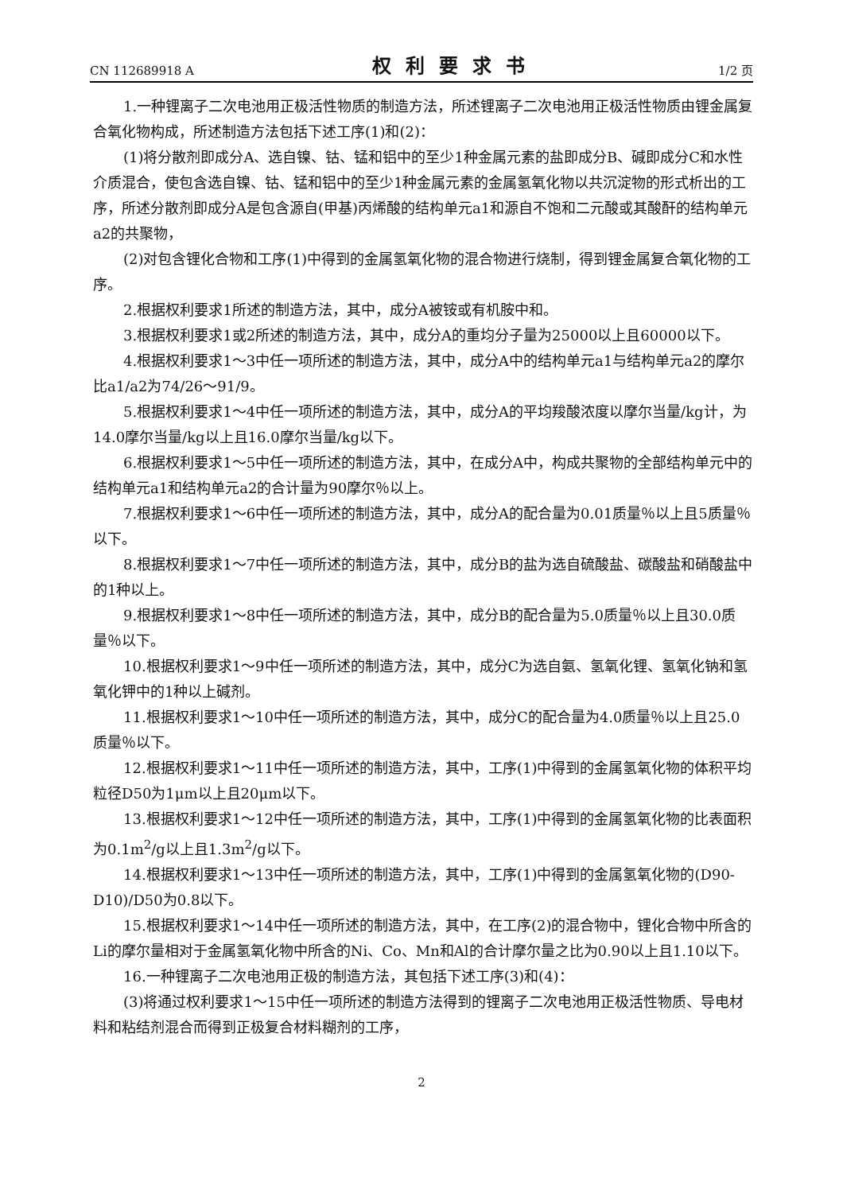CN 112689918 A 权利要求书 1/2 页
1.一种锂离子二次电池用正极活性物质的制造方法，所述锂离子二次电池用正极活性物质由锂金属复合氧化物构成，所述制造方法包括下述工序(1)和(2)：
(1)将分散剂即成分A、选自镍、钴、锰和铝中的至少1种金属元素的盐即成分B、碱即成分C和水性介质混合，使包含选自镍、钴、锰和铝中的至少1种金属元素的金属氢氧化物以共沉淀物的形式析出的工序，所述分散剂即成分A是包含源自(甲基)丙烯酸的结构单元a1和源自不饱和二元酸或其酸酐的结构单元a2的共聚物，
(2)对包含锂化合物和工序(1)中得到的金属氢氧化物的混合物进行烧制，得到锂金属复合氧化物的工序。
2.根据权利要求1所述的制造方法，其中，成分A被铵或有机胺中和。
3.根据权利要求1或2所述的制造方法，其中，成分A的重均分子量为25000以上且60000以下。
4.根据权利要求1～3中任一项所述的制造方法，其中，成分A中的结构单元a1与结构单元a2的摩尔比a1/a2为74/26～91/9。
5.根据权利要求1～4中任一项所述的制造方法，其中，成分A的平均羧酸浓度以摩尔当量/kg计，为14.0摩尔当量/kg以上且16.0摩尔当量/kg以下。
6.根据权利要求1～5中任一项所述的制造方法，其中，在成分A中，构成共聚物的全部结构单元中的结构单元a1和结构单元a2的合计量为90摩尔％以上。
7.根据权利要求1～6中任一项所述的制造方法，其中，成分A的配合量为0.01质量％以上且5质量％以下。
8.根据权利要求1～7中任一项所述的制造方法，其中，成分B的盐为选自硫酸盐、碳酸盐和硝酸盐中的1种以上。
9.根据权利要求1～8中任一项所述的制造方法，其中，成分B的配合量为5.0质量％以上且30.0质量％以下。
10.根据权利要求1～9中任一项所述的制造方法，其中，成分C为选自氨、氢氧化锂、氢氧化钠和氢氧化钾中的1种以上碱剂。
11.根据权利要求1～10中任一项所述的制造方法，其中，成分C的配合量为4.0质量％以上且25.0质量％以下。
12.根据权利要求1～11中任一项所述的制造方法，其中，工序(1)中得到的金属氢氧化物的体积平均粒径D50为1μm以上且20μm以下。
13.根据权利要求1～12中任一项所述的制造方法，其中，工序(1)中得到的金属氢氧化物的比表面积为0.1m<sup>2</sup>/g以上且1.3m<sup>2</sup>/g以下。
14.根据权利要求1～13中任一项所述的制造方法，其中，工序(1)中得到的金属氢氧化物的(D90-D10)/D50为0.8以下。
15.根据权利要求1～14中任一项所述的制造方法，其中，在工序(2)的混合物中，锂化合物中所含的Li的摩尔量相对于金属氢氧化物中所含的Ni、Co、Mn和Al的合计摩尔量之比为0.90以上且1.10以下。
16.一种锂离子二次电池用正极的制造方法，其包括下述工序(3)和(4)：
(3)将通过权利要求1～15中任一项所述的制造方法得到的锂离子二次电池用正极活性物质、导电材料和粘结剂混合而得到正极复合材料糊剂的工序，
2